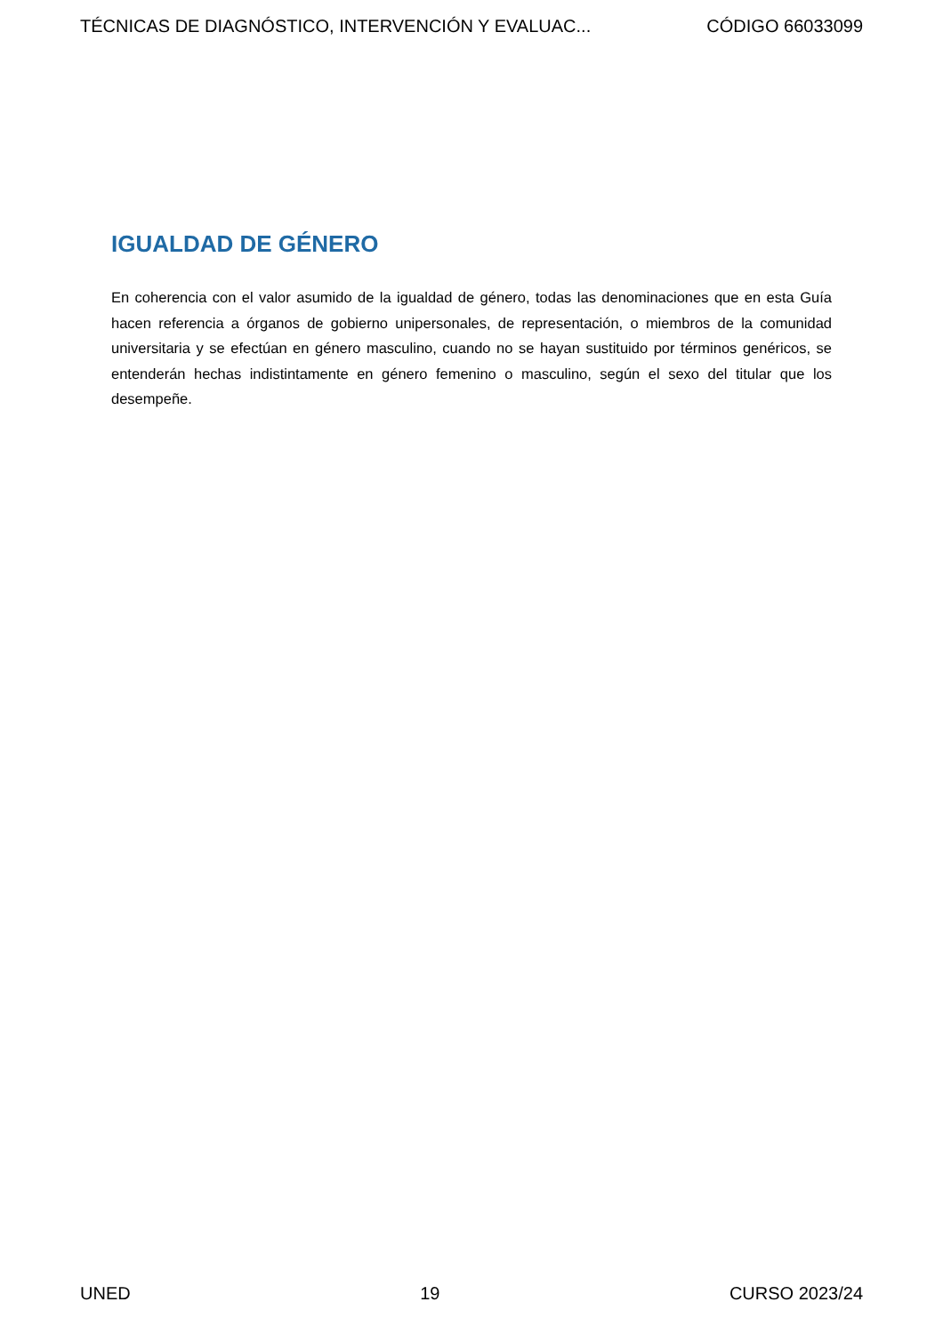TÉCNICAS DE DIAGNÓSTICO, INTERVENCIÓN Y EVALUAC... CÓDIGO 66033099
IGUALDAD DE GÉNERO
En coherencia con el valor asumido de la igualdad de género, todas las denominaciones que en esta Guía hacen referencia a órganos de gobierno unipersonales, de representación, o miembros de la comunidad universitaria y se efectúan en género masculino, cuando no se hayan sustituido por términos genéricos, se entenderán hechas indistintamente en género femenino o masculino, según el sexo del titular que los desempeñe.
UNED 19 CURSO 2023/24